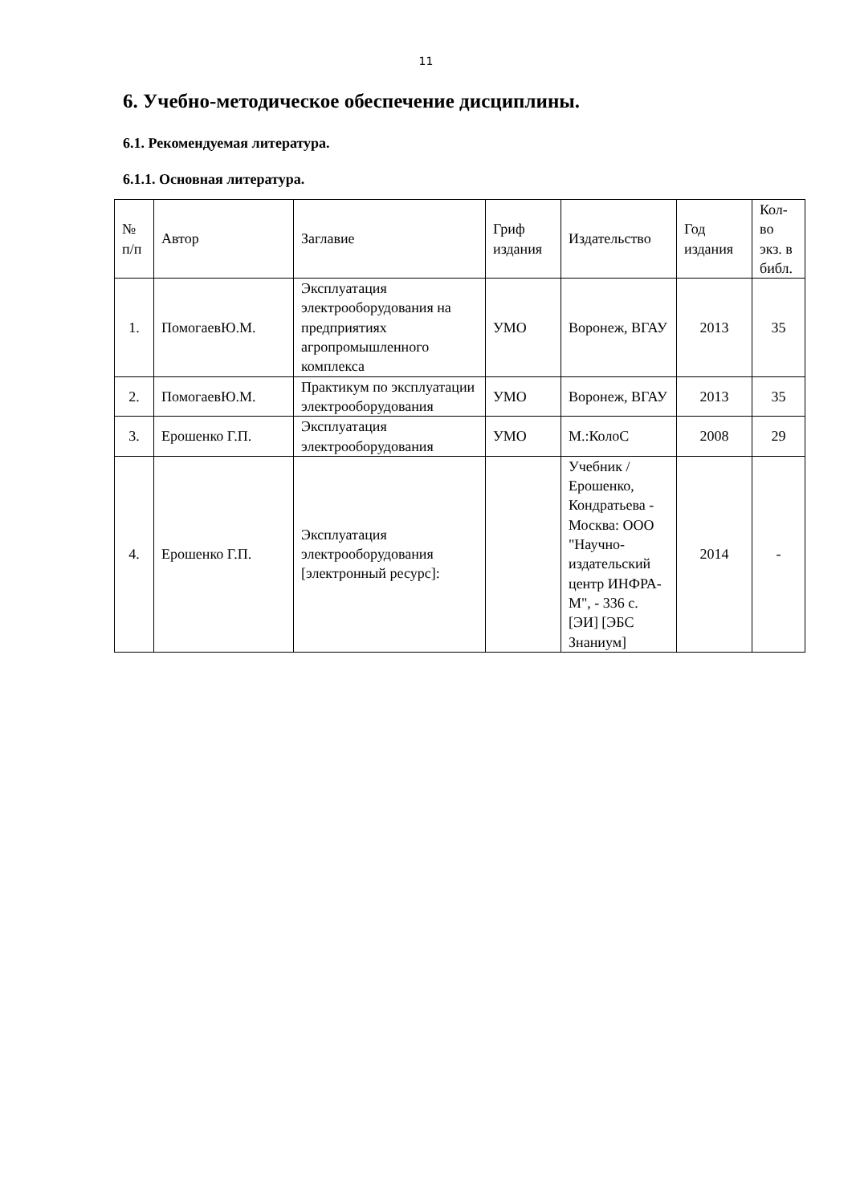11
6. Учебно-методическое обеспечение дисциплины.
6.1. Рекомендуемая литература.
6.1.1. Основная литература.
| № п/п | Автор | Заглавие | Гриф издания | Издательство | Год издания | Кол-во экз. в библ. |
| 1. | ПомогаевЮ.М. | Эксплуатация электрооборудования на предприятиях агропромышленного комплекса | УМО | Воронеж, ВГАУ | 2013 | 35 |
| 2. | ПомогаевЮ.М. | Практикум по эксплуатации электрооборудования | УМО | Воронеж, ВГАУ | 2013 | 35 |
| 3. | Ерошенко Г.П. | Эксплуатация электрооборудования | УМО | М.:КолоС | 2008 | 29 |
| 4. | Ерошенко Г.П. | Эксплуатация электрооборудования [электронный ресурс]: | | Учебник / Ерошенко, Кондратьева - Москва: ООО "Научно-издательский центр ИНФРА-М", - 336 с. [ЭИ] [ЭБС Знаниум] | 2014 | - |